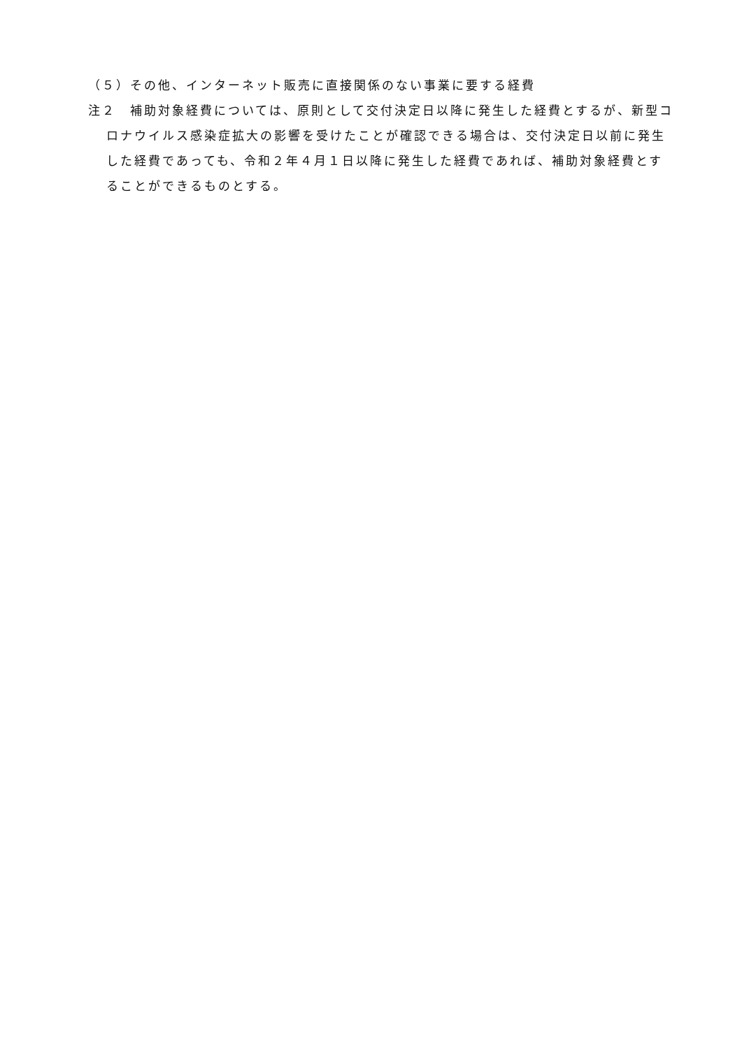（５）その他、インターネット販売に直接関係のない事業に要する経費
注２　補助対象経費については、原則として交付決定日以降に発生した経費とするが、新型コロナウイルス感染症拡大の影響を受けたことが確認できる場合は、交付決定日以前に発生した経費であっても、令和２年４月１日以降に発生した経費であれば、補助対象経費とすることができるものとする。